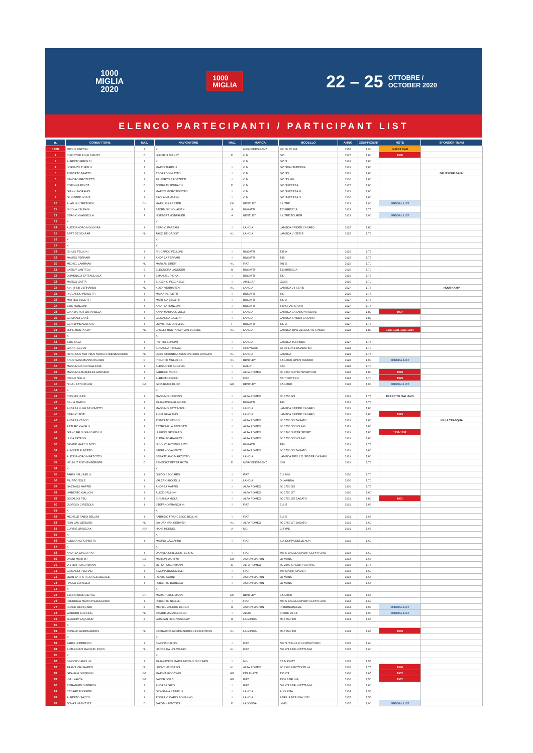1000
MIGLIA
2020
1000
MIGLIA
22 – 25 OTTOBRE /
OCTOBER 2020
ELENCO PARTECIPANTI / PARTICIPANT LIST
| n. | CONDUTTORE | NAZ. | NAVIGATORE | NAZ. | MARCA | MODELLO | ANNO | COEFFICIENT | NOTE | SPONSOR TEAM |
| --- | --- | --- | --- | --- | --- | --- | --- | --- | --- | --- |
| 1000 | MIRKO BERTOLI | I | X | | MERCEDES-BENZ | 300 SL W 198 | 1955 | 1,00 | GUEST CAR | |
| 2 | CHRISTOF ROLF DIENST | D | QUINTUS DIENST | D | O.M. | 665 | 1927 | 1,80 | 1930 | |
| 3 | ALBERTO RIBOLDI | I | X | | O.M. | 665 S | 1926 | 1,80 | | |
| 4 | LORENZO TURELLI | I | MARIO TURELLI | I | O.M. | 665 SMM SUPERBA | 1929 | 1,80 | | |
| 5 | ROBERTO MIATTO | I | EDOARDO MIATTO | I | O.M. | 665 SS | 1929 | 1,80 | | DEUTSCHE BANK |
| 6 | SANDRO BROZZETTI | I | FILIBERTO BROZZETTI | I | O.M. | 665 SS MM | 1930 | 1,80 | | |
| 7 | CORINNA FENDT | D | JOERG ELSENBACH | D | O.M. | 665 SUPERBA | 1927 | 1,80 | | |
| 8 | GIANNI MORANDI | I | MARCO MOROSINOTTO | I | O.M. | 665 SUPERBA M | 1929 | 1,80 | | |
| 9 | GIUSEPPE NOBIS | I | PAOLA MAMBRINI | I | O.M. | 665 SUPERBA S | 1930 | 1,80 | | |
| 10 | ALAN HULSBERGEN | CH | MARKUS LAESSER | CH | BENTLEY | 3 LITRE | 1923 | 1,00 | SPECIAL LIST | |
| 11 | NICOLA CALDANI | I | BJORN NICHOLAISEN | A | BUGATTI | T23 BRESCIA | 1923 | 1,75 | | |
| 12 | SERGIO GIANNELLA | A | NORBERT HOBFAUER | A | BENTLEY | 3 LITRE TOURER | 1923 | 1,00 | SPECIAL LIST | |
| 13 | X | | X | | | | | | | |
| 14 | ALESSANDRO MOLGORA | I | SERGIO PARZANI | I | LANCIA | LAMBDA SPIDER CASARO | 1925 | 1,80 | | |
| 15 | BERT DEGENAAR | NL | TACO DE GROOT | NL | LANCIA | LAMBDA VI SERIE | 1925 | 1,75 | | |
| 16 | X | | X | | | | | | | |
| 17 | X | | X | | | | | | | |
| 18 | GIULIO FELLONI | I | RICCARDO FELLONI | I | BUGATTI | T35 A | 1925 | 1,75 | | |
| 19 | MAURO FERRARI | I | ANDREA FERRARI | I | BUGATTI | T35 | 1925 | 1,75 | | |
| 20 | MICHEL LAARMAN | NL | MARYAN GREIF | NL | FIAT | 501 S | 1925 | 1,70 | | |
| 21 | VASILIY LANTSOV | B | ELEONORA LAQUEUR | B | BUGATTI | T23 BRESCIA | 1925 | 1,70 | | |
| 22 | DOMENICO BATTAGLIOLA | I | EMANUEL PIONA | I | BUGATTI | T37 | 1926 | 1,75 | | |
| 23 | MARCO GATTA | I | EUGENIO PICCINELLI | I | AMILCAR | GCSS | 1926 | 1,70 | | |
| 24 | A.H. (TINI) VERHAREN | NL | KOEN VERHAREN | NL | LANCIA | LAMBDA VII SERIE | 1927 | 1,75 | | HOUTKAMP |
| 25 | RICCARDO PERLETTI | I | MAIKA PERLETTI | I | BUGATTI | T37 | 1926 | 1,75 | | |
| 26 | MATTEO BELOTTI | I | MARTINA BELOTTI | I | BUGATTI | T37 A | 1927 | 1,75 | | |
| 27 | EZIO RONZONI | I | ANDREA RONZONI | I | BUGATTI | T40 GRAN SPORT | 1927 | 1,75 | | |
| 28 | GIANMARIO FONTANELLA | I | ANNA MARIA COVELLI | I | LANCIA | LAMBDA CASARO VII SERIE | 1927 | 1,80 | 1927 | |
| 29 | GIULIANO CANÈ | I | GIOVANNA GALLINI | I | LANCIA | LAMBDA SPIDER CASARO | 1927 | 1,80 | | |
| 30 | GIUSEPPE AMBROSI | I | OLIVIER LE QUELLEC | F | BUGATTI | T37 A | 1927 | 1,75 | | |
| 31 | JOHN HOUTKAMP | NL | CHELLY HOUTKAMP-VAN BUSSEL | NL | LANCIA | LAMBDA TIPO 223 CORTO SPIDER | 1928 | 1,80 | 1930-1931-1932-1934 | |
| 32 | X | | X | | | | | | | |
| 33 | EZIO SALA | I | PIETRO BONOMI | I | LANCIA | LAMBDA TORPEDO | 1927 | 1,75 | | |
| 34 | GIANNI ACCIAI | I | SUSANNA PERUZZI | I | CHRYSLER | 72 DE LUXE ROADSTER | 1928 | 1,70 | | |
| 35 | HENRICUS MATHEUS MARIA STEENBAKKERS | NL | LOES STEENBAKKERS-VAN DEN DUNGEN | NL | LANCIA | LAMBDA | 1928 | 1,75 | | |
| 36 | KNUD SASSMANNSHAUSEN | D | PHILIPPE MULDERS | NL | BENTLEY | 4,5 LITRE OPEN TOURER | 1928 | 1,00 | SPECIAL LIST | |
| 37 | MASSIMILIANO PAGLIONE | I | ALESSIO DE ANGELIS | I | RALLY | ABC | 1928 | 1,70 | | |
| 38 | MASSIMO AMENDUNI GRESELE | I | FABRIZIO VICARI | I | ALFA ROMEO | 6C 1500 SUPER SPORT MM | 1928 | 1,80 | 1929 | |
| 39 | PAOLO NOLLI | I | ALBERTO ORIOLI | I | FIAT | 520 TORPEDO | 1928 | 1,70 | 1929 | |
| 40 | NIGEL BATCHELOR | GB | GINA BATCHELOR | GB | BENTLEY | 4,5 LITRE | 1928 | 1,00 | SPECIAL LIST | |
| 41 | X | | X | | | | | | | |
| 42 | COSIMO LUISI | I | MASSIMO CAPOZIO | I | ALFA ROMEO | 6C 1750 GS | 1929 | 1,75 | ESERCITO ITALIANO | |
| 43 | SILVIA MARINI | I | FRANCESCA RUGGERI | I | BUGATTI | T40 | 1929 | 1,75 | | |
| 44 | ANDREA LUIGI BELOMETTI | I | MASSIMO BETTINSOLI | I | LANCIA | LAMBDA SPIDER CASARO | 1929 | 1,80 | | |
| 45 | SERGIO SISTI | I | ANNA GUALANDI | I | LANCIA | LAMBDA SPIDER CASARO | 1929 | 1,80 | 1929 | |
| 46 | ANDREA VESCO | I | ROBERTO VESCO | I | ALFA ROMEO | 6C 1750 SS ZAGATO | 1929 | 1,80 | | VILLA TRASQUA |
| 47 | ARTURO CAVALLI | I | PETRONILLA PEZZOTTI | I | ALFA ROMEO | 6C 1750 SS YOUNG | 1929 | 1,80 | | |
| 48 | GIANCARLO GIACOMELLO | I | LUIGINO GENNARO | I | ALFA ROMEO | 6C 1500 SUPER SPORT | 1929 | 1,80 | 1931-1932 | |
| 49 | LUCA PATRON | I | ELENA SCARAMUZZI | I | ALFA ROMEO | 6C 1750 SS YOUNG | 1929 | 1,80 | | |
| 50 | DAVIDE MARCO BIZZI | I | NICOLO' ANTONIO BIZZI | I | BUGATTI | T40 | 1929 | 1,75 | | |
| 51 | ALIVERTI ALBERTO | I | STEFANO VALENTE | I | ALFA ROMEO | 6C 1750 SS ZAGATO | 1929 | 1,80 | | |
| 52 | ALESSANDRO MARZOTTO | I | SEBASTIANO MARZOTTO | I | LANCIA | LAMBDA TIPO 221 SPIDER CASARO | 1929 | 1,80 | | |
| 53 | HELMUT ROTHENBERGER | D | BENEDIKT PETER ROTH | D | MERCEDES-BENZ | SSK | 1929 | 1,75 | | |
| 54 | X | | X | | | | | | | |
| 55 | FABIO SALVINELLI | I | GUIDO CECCARDI | I | FIAT | 514 MM | 1930 | 1,70 | | |
| 56 | FILIPPO SOLE | I | VALERIO BOCELLI | I | LANCIA | DILAMBDA | 1930 | 1,70 | | |
| 57 | GAETANO MAFFEI | I | ANDREA MAFFEI | I | ALFA ROMEO | 6C 1750 GS | 1930 | 1,75 | | |
| 58 | UMBERTO GALLONI | I | ALICE GALLONI | I | ALFA ROMEO | 6C 1750 GT | 1930 | 1,60 | | |
| 59 | OSVALDO PELI | I | SUSANNA MOLA | I | ALFA ROMEO | 6C 1750 GS ZAGATO | 1931 | 1,80 | 1931 | |
| 60 | GIORGIO CIRESOLA | I | STEFANO FRANCHINI | I | FIAT | 514 S | 1931 | 1,65 | | |
| 61 | X | | X | | | | | | | |
| 62 | MICHELE FABIO BELLINI | I | FABRIZIO FRANCESCO BELLINI | I | FIAT | 514 S | 1931 | 1,65 | | |
| 63 | RON VAN GERWEN | NL | JAY JAY VAN GERWEN | NL | ALFA ROMEO | 6C 1750 GT ZAGATO | 1931 | 1,60 | | |
| 64 | CURTIS LIPOSCAK | USA | HANS HOENIG | A | MG | C-TYPE | 1931 | 1,65 | | |
| 65 | X | | X | | | | | | | |
| 66 | ALESSANDRO PIETTA | I | MAURO LAZZARINI | I | FIAT | 514 COPPA DELLE ALPI | 1932 | 1,60 | | |
| 67 | X | | X | | | | | | | |
| 68 | ANDREA GIACOPPO | I | DANIELA GRILLONETECIOIU | I | FIAT | 508 S BALILLA SPORT COPPA ORO | 1933 | 1,60 | | |
| 69 | DAVID MARTYR | GB | MARION MARTYR | GB | ASTON MARTIN | LE MANS | 1933 | 1,65 | | |
| 70 | DIETER ROSCHMANN | D | JUTTA ROSCHMANN | D | ALFA ROMEO | 8C 2300 SPIDER TOURING | 1933 | 1,75 | | |
| 71 | GIOVANNI PEDRALI | I | SIMONA BONOMELLI | I | FIAT | 508 SPORT SPIDER | 1933 | 1,60 | | |
| 72 | JUAN BATTISTA JORGE SEGALE | I | RENZO ALBINI | I | ASTON MARTIN | LE MANS | 1933 | 1,65 | | |
| 73 | PAOLO BORELLO | I | ROBERTO BORELLO | I | ASTON MARTIN | LE MANS | 1933 | 1,65 | | |
| 74 | X | | X | | | | | | | |
| 75 | BENNO EMIL OERTIG | CH | MARK HUERLIMANN | CH | BENTLEY | 3,5 LITRE | 1934 | 1,65 | | |
| 76 | FEDERICO MARIA PIZZOCCHERI | I | ROBERTO NICELLI | I | FIAT | 508 S BALILLA SPORT COPPA ORO | 1934 | 1,60 | | |
| 77 | FRANK DEDECKER | B | MICHEL VANDEN BERGH | B | ASTON MARTIN | INTERNATIONAL | 1934 | 1,00 | SPECIAL LIST | |
| 78 | WERNER BUDDING | NL | DAVIDE MAGNABOSCO | I | ALVIS | SPEED 20 SB | 1934 | 1,00 | SPECIAL LIST | |
| 79 | JOACHIM LAQUEUR | B | GIJS-JAN HEIN VOSKAMP | B | LAGONDA | M45 RAPIDE | 1934 | 1,65 | | |
| 80 | X | | | | | | | | | |
| 81 | RONALD GOEDMAKERS | NL | CATHARINA GOEDMAKERS-CERFONTEIJN | NL | LAGONDA | M45 RAPIDE | 1934 | 1,65 | 1935 | |
| 82 | X | | X | | | | | | | |
| 83 | FABIO LOPERFIDO | I | SIMONE CALOSI | I | FIAT | 508 S "BALILLA" COPPA D'ORO | 1935 | 1,60 | | |
| 84 | ANTHONIUS MACHIEL ROKS | NL | HENDRIKA LOUWAARD | NL | FIAT | 508 CS BERLINETTA MM | 1935 | 1,60 | | |
| 85 | X | | X | | | | | | | |
| 86 | SIMONE CANCLINI | I | FRANCESCO MARIA NICOLO' SICCARDI | I | MG | PB MIDGET | 1935 | 1,55 | | |
| 87 | FRANS VAN HAREN | NL | LEONY HENDRIKS | NL | ALFA ROMEO | 8C 2900 A BOTTICELLA | 1936 | 1,75 | 1936 | |
| 88 | GRAHAM GOODWIN | GB | MARINA GOODWIN | GB | DELAHAYE | 135 CS | 1936 | 1,65 | 1952 | |
| 89 | IGAL YAHYA | GB | JACOB GOLD | GB | FIAT | 1500 BERLINA | 1936 | 1,50 | 1937 | |
| 90 | PIERANGELO BERDIN | I | ANDREA GIRO | I | FIAT | 508 CS BERLINETTA MM | 1936 | 1,60 | | |
| 91 | CESARE RUGGERI | I | GIOVANNA SPINELLI | I | LANCIA | AUGUSTA | 1934 | 1,55 | | |
| 92 | ALBERTO SACCO | I | ROSARIO DARIO BONANNO | I | LANCIA | APRILIA BERLINA 1350 | 1937 | 1,55 | | |
| 93 | JONAS HAENTJES | D | JAKOB HAENTJES | D | LAGONDA | LG45 | 1937 | 1,00 | SPECIAL LIST | |